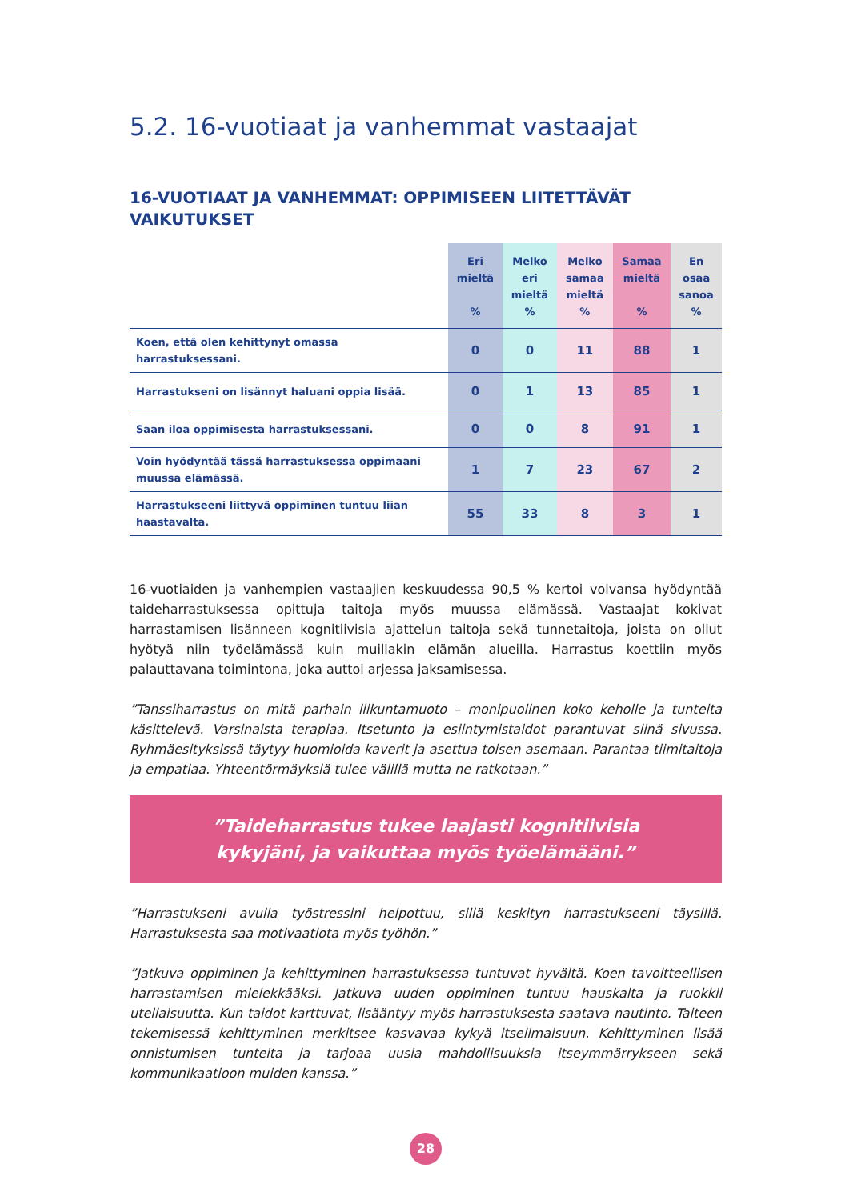5.2. 16-vuotiaat ja vanhemmat vastaajat
16-VUOTIAAT JA VANHEMMAT: OPPIMISEEN LIITETTÄVÄT VAIKUTUKSET
| | Eri mieltä % | Melko eri mieltä % | Melko samaa mieltä % | Samaa mieltä % | En osaa sanoa % |
| --- | --- | --- | --- | --- | --- |
| Koen, että olen kehittynyt omassa harrastuksessani. | 0 | 0 | 11 | 88 | 1 |
| Harrastukseni on lisännyt haluani oppia lisää. | 0 | 1 | 13 | 85 | 1 |
| Saan iloa oppimisesta harrastuksessani. | 0 | 0 | 8 | 91 | 1 |
| Voin hyödyntää tässä harrastuksessa oppimaani muussa elämässä. | 1 | 7 | 23 | 67 | 2 |
| Harrastukseeni liittyvä oppiminen tuntuu liian haastavalta. | 55 | 33 | 8 | 3 | 1 |
16-vuotiaiden ja vanhempien vastaajien keskuudessa 90,5 % kertoi voivansa hyödyntää taideharrastuksessa opittuja taitoja myös muussa elämässä. Vastaajat kokivat harrastamisen lisänneen kognitiivisia ajattelun taitoja sekä tunnetaitoja, joista on ollut hyötyä niin työelämässä kuin muillakin elämän alueilla. Harrastus koettiin myös palauttavana toimintona, joka auttoi arjessa jaksamisessa.
”Tanssiharrastus on mitä parhain liikuntamuoto – monipuolinen koko keholle ja tunteita käsittelevä. Varsinaista terapiaa. Itsetunto ja esiintymistaidot parantuvat siinä sivussa. Ryhmäesityksissä täytyy huomioida kaverit ja asettua toisen asemaan. Parantaa tiimitaitoja ja empatiaa. Yhteentörmäyksiä tulee välillä mutta ne ratkotaan.”
”Taideharrastus tukee laajasti kognitiivisia
kykyjäni, ja vaikuttaa myös työelämääni.”
”Harrastukseni avulla työstressini helpottuu, sillä keskityn harrastukseeni täysillä. Harrastuksesta saa motivaatiota myös työhön.”
”Jatkuva oppiminen ja kehittyminen harrastuksessa tuntuvat hyvältä. Koen tavoitteellisen harrastamisen mielekkääksi. Jatkuva uuden oppiminen tuntuu hauskalta ja ruokkii uteliaisuutta. Kun taidot karttuvat, lisääntyy myös harrastuksesta saatava nautinto. Taiteen tekemisessä kehittyminen merkitsee kasvavaa kykyä itseilmaisuun. Kehittyminen lisää onnistumisen tunteita ja tarjoaa uusia mahdollisuuksia itseymmärrykseen sekä kommunikaatioon muiden kanssa.”
28